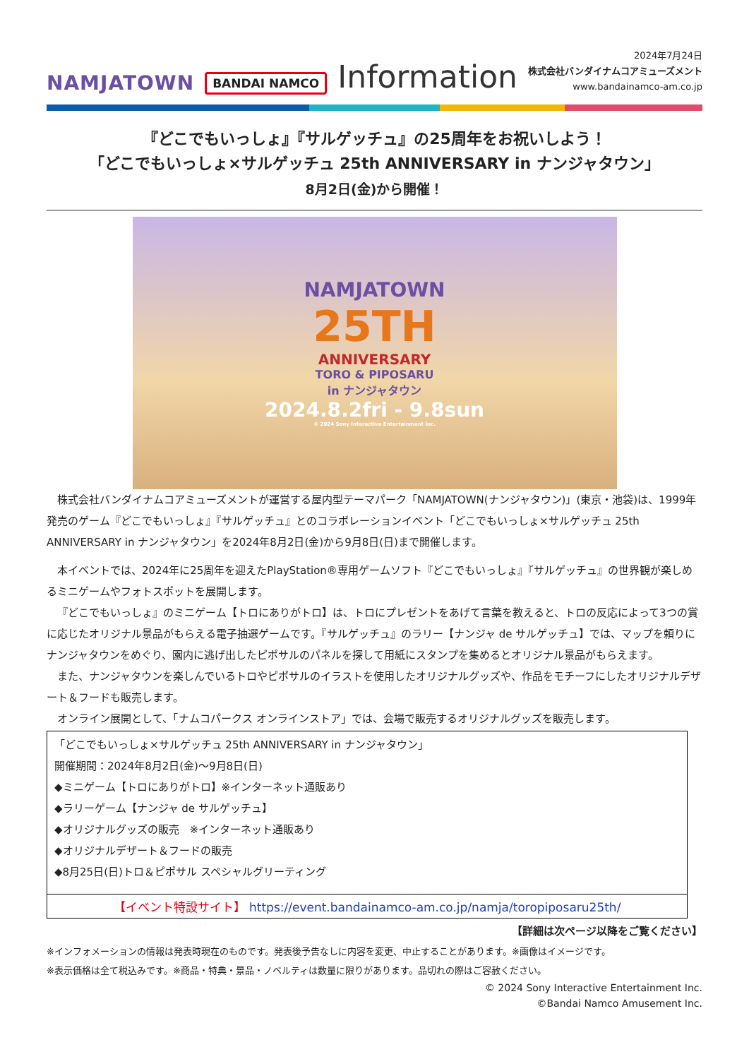NAMJATOWN BANDAI NAMCO Information
2024年7月24日
株式会社バンダイナムコアミューズメント
www.bandainamco-am.co.jp
『どこでもいっしょ』『サルゲッチュ』の25周年をお祝いしよう！
「どこでもいっしょ×サルゲッチュ 25th ANNIVERSARY in ナンジャタウン」
8月2日(金)から開催！
NAMJATOWN
25TH
ANNIVERSARY
TORO & PIPOSARU
in ナンジャタウン
2024.8.2fri - 9.8sun
© 2024 Sony Interactive Entertainment Inc.
株式会社バンダイナムコアミューズメントが運営する屋内型テーマパーク「NAMJATOWN(ナンジャタウン)」(東京・池袋)は、1999年発売のゲーム『どこでもいっしょ』『サルゲッチュ』とのコラボレーションイベント「どこでもいっしょ×サルゲッチュ 25th ANNIVERSARY in ナンジャタウン」を2024年8月2日(金)から9月8日(日)まで開催します。
本イベントでは、2024年に25周年を迎えたPlayStation®専用ゲームソフト『どこでもいっしょ』『サルゲッチュ』の世界観が楽しめるミニゲームやフォトスポットを展開します。
『どこでもいっしょ』のミニゲーム【トロにありがトロ】は、トロにプレゼントをあげて言葉を教えると、トロの反応によって3つの賞に応じたオリジナル景品がもらえる電子抽選ゲームです。『サルゲッチュ』のラリー【ナンジャ de サルゲッチュ】では、マップを頼りにナンジャタウンをめぐり、園内に逃げ出したピポサルのパネルを探して用紙にスタンプを集めるとオリジナル景品がもらえます。
また、ナンジャタウンを楽しんでいるトロやピポサルのイラストを使用したオリジナルグッズや、作品をモチーフにしたオリジナルデザート＆フードも販売します。
オンライン展開として、「ナムコパークス オンラインストア」では、会場で販売するオリジナルグッズを販売します。
「どこでもいっしょ×サルゲッチュ 25th ANNIVERSARY in ナンジャタウン」
開催期間：2024年8月2日(金)～9月8日(日)
◆ミニゲーム【トロにありがトロ】※インターネット通販あり
◆ラリーゲーム【ナンジャ de サルゲッチュ】
◆オリジナルグッズの販売　※インターネット通販あり
◆オリジナルデザート＆フードの販売
◆8月25日(日)トロ＆ピポサル スペシャルグリーティング
【イベント特設サイト】 https://event.bandainamco-am.co.jp/namja/toropiposaru25th/
【詳細は次ページ以降をご覧ください】
※インフォメーションの情報は発表時現在のものです。発表後予告なしに内容を変更、中止することがあります。※画像はイメージです。
※表示価格は全て税込みです。※商品・特典・景品・ノベルティは数量に限りがあります。品切れの際はご容赦ください。
© 2024 Sony Interactive Entertainment Inc.
©Bandai Namco Amusement Inc.